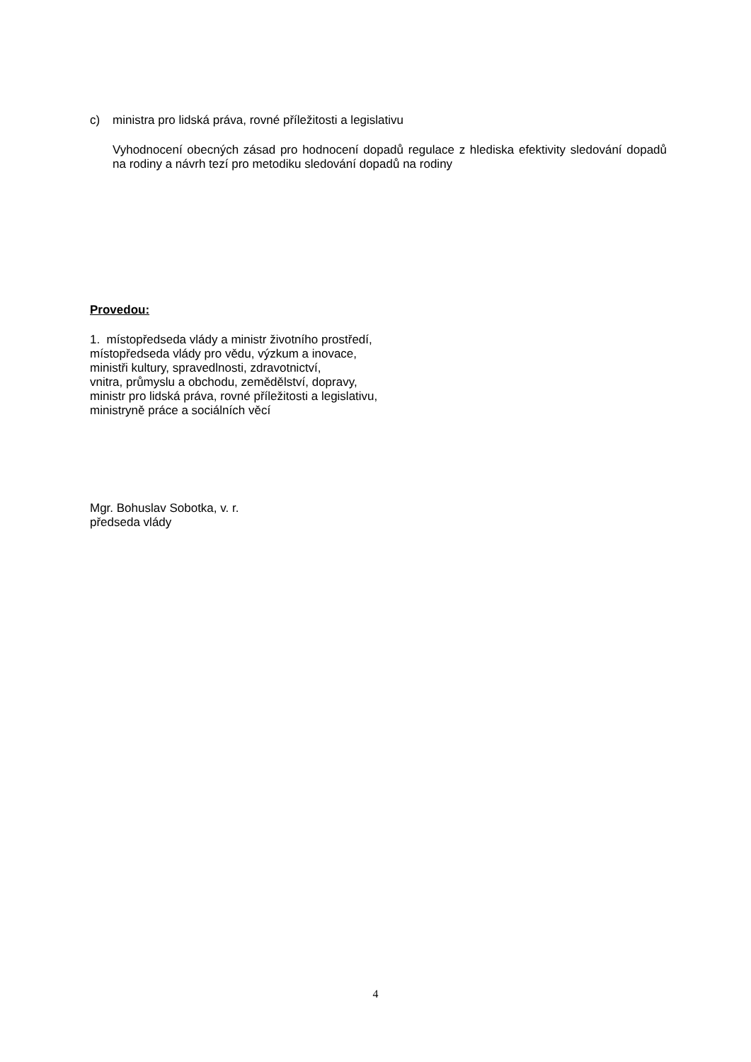c) ministra pro lidská práva, rovné příležitosti a legislativu
Vyhodnocení obecných zásad pro hodnocení dopadů regulace z hlediska efektivity sledování dopadů na rodiny a návrh tezí pro metodiku sledování dopadů na rodiny
Provedou:
1. místopředseda vlády a ministr životního prostředí,
místopředseda vlády pro vědu, výzkum a inovace,
ministři kultury, spravedlnosti, zdravotnictví,
vnitra, průmyslu a obchodu, zemědělství, dopravy,
ministr pro lidská práva, rovné příležitosti a legislativu,
ministryně práce a sociálních věcí
Mgr. Bohuslav Sobotka, v. r.
předseda vlády
4